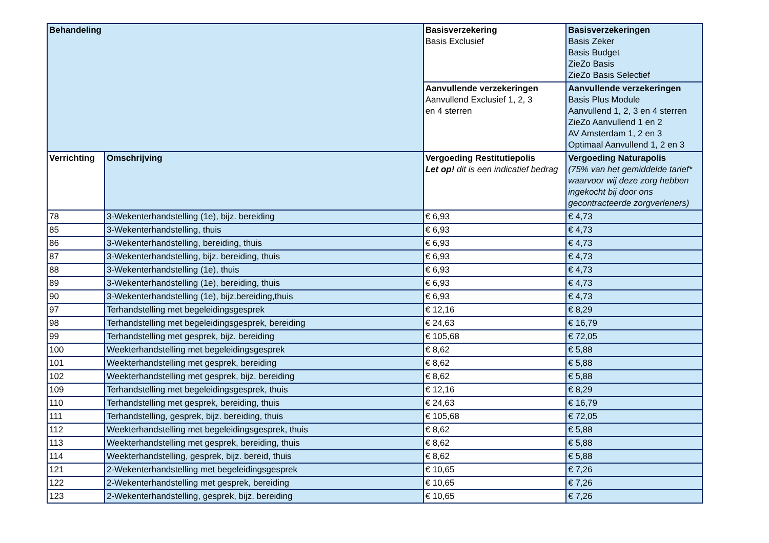| Behandeling | | Basisverzekering Basis Exclusief | Basisverzekeringen Basis Zeker Basis Budget ZieZo Basis ZieZo Basis Selectief |
| | | Aanvullende verzekeringen Aanvullend Exclusief 1, 2, 3 en 4 sterren | Aanvullende verzekeringen Basis Plus Module Aanvullend 1, 2, 3 en 4 sterren ZieZo Aanvullend 1 en 2 AV Amsterdam 1, 2 en 3 Optimaal Aanvullend 1, 2 en 3 |
| Verrichting | Omschrijving | Vergoeding Restitutiepolis Let op! dit is een indicatief bedrag | Vergoeding Naturapolis (75% van het gemiddelde tarief* waarvoor wij deze zorg hebben ingekocht bij door ons gecontracteerde zorgverleners) |
| 78 | 3-Wekenterhandstelling (1e), bijz. bereiding | € 6,93 | € 4,73 |
| 85 | 3-Wekenterhandstelling, thuis | € 6,93 | € 4,73 |
| 86 | 3-Wekenterhandstelling, bereiding, thuis | € 6,93 | € 4,73 |
| 87 | 3-Wekenterhandstelling, bijz. bereiding, thuis | € 6,93 | € 4,73 |
| 88 | 3-Wekenterhandstelling (1e), thuis | € 6,93 | € 4,73 |
| 89 | 3-Wekenterhandstelling (1e), bereiding, thuis | € 6,93 | € 4,73 |
| 90 | 3-Wekenterhandstelling (1e), bijz.bereiding,thuis | € 6,93 | € 4,73 |
| 97 | Terhandstelling met begeleidingsgesprek | € 12,16 | € 8,29 |
| 98 | Terhandstelling met begeleidingsgesprek, bereiding | € 24,63 | € 16,79 |
| 99 | Terhandstelling met gesprek, bijz. bereiding | € 105,68 | € 72,05 |
| 100 | Weekterhandstelling met begeleidingsgesprek | € 8,62 | € 5,88 |
| 101 | Weekterhandstelling met gesprek, bereiding | € 8,62 | € 5,88 |
| 102 | Weekterhandstelling met gesprek, bijz. bereiding | € 8,62 | € 5,88 |
| 109 | Terhandstelling met begeleidingsgesprek, thuis | € 12,16 | € 8,29 |
| 110 | Terhandstelling met gesprek, bereiding, thuis | € 24,63 | € 16,79 |
| 111 | Terhandstelling, gesprek, bijz. bereiding, thuis | € 105,68 | € 72,05 |
| 112 | Weekterhandstelling met begeleidingsgesprek, thuis | € 8,62 | € 5,88 |
| 113 | Weekterhandstelling met gesprek, bereiding, thuis | € 8,62 | € 5,88 |
| 114 | Weekterhandstelling, gesprek, bijz. bereid, thuis | € 8,62 | € 5,88 |
| 121 | 2-Wekenterhandstelling met begeleidingsgesprek | € 10,65 | € 7,26 |
| 122 | 2-Wekenterhandstelling met gesprek, bereiding | € 10,65 | € 7,26 |
| 123 | 2-Wekenterhandstelling, gesprek, bijz. bereiding | € 10,65 | € 7,26 |